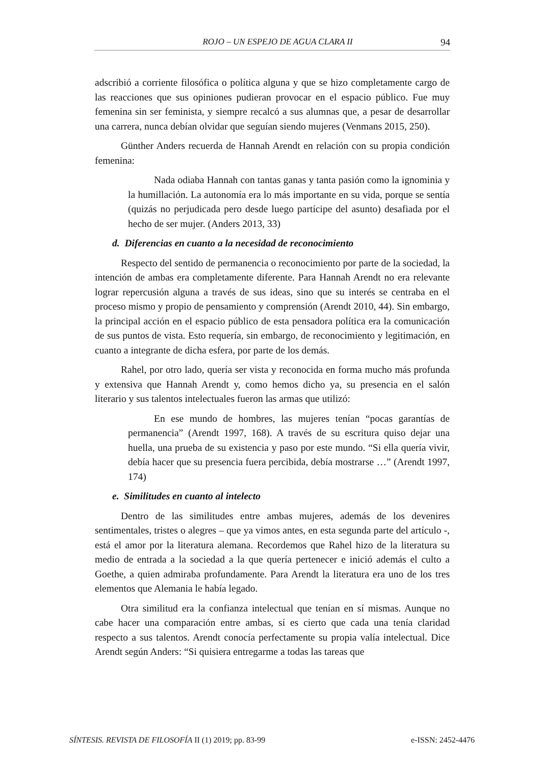ROJO – UN ESPEJO DE AGUA CLARA II 94
adscribió a corriente filosófica o política alguna y que se hizo completamente cargo de las reacciones que sus opiniones pudieran provocar en el espacio público. Fue muy femenina sin ser feminista, y siempre recalcó a sus alumnas que, a pesar de desarrollar una carrera, nunca debían olvidar que seguían siendo mujeres (Venmans 2015, 250).
Günther Anders recuerda de Hannah Arendt en relación con su propia condición femenina:
Nada odiaba Hannah con tantas ganas y tanta pasión como la ignominia y la humillación. La autonomía era lo más importante en su vida, porque se sentía (quizás no perjudicada pero desde luego partícipe del asunto) desafiada por el hecho de ser mujer. (Anders 2013, 33)
d. Diferencias en cuanto a la necesidad de reconocimiento
Respecto del sentido de permanencia o reconocimiento por parte de la sociedad, la intención de ambas era completamente diferente. Para Hannah Arendt no era relevante lograr repercusión alguna a través de sus ideas, sino que su interés se centraba en el proceso mismo y propio de pensamiento y comprensión (Arendt 2010, 44). Sin embargo, la principal acción en el espacio público de esta pensadora política era la comunicación de sus puntos de vista. Esto requería, sin embargo, de reconocimiento y legitimación, en cuanto a integrante de dicha esfera, por parte de los demás.
Rahel, por otro lado, quería ser vista y reconocida en forma mucho más profunda y extensiva que Hannah Arendt y, como hemos dicho ya, su presencia en el salón literario y sus talentos intelectuales fueron las armas que utilizó:
En ese mundo de hombres, las mujeres tenían “pocas garantías de permanencia” (Arendt 1997, 168). A través de su escritura quiso dejar una huella, una prueba de su existencia y paso por este mundo. “Si ella quería vivir, debía hacer que su presencia fuera percibida, debía mostrarse …” (Arendt 1997, 174)
e. Similitudes en cuanto al intelecto
Dentro de las similitudes entre ambas mujeres, además de los devenires sentimentales, tristes o alegres – que ya vimos antes, en esta segunda parte del artículo -, está el amor por la literatura alemana. Recordemos que Rahel hizo de la literatura su medio de entrada a la sociedad a la que quería pertenecer e inició además el culto a Goethe, a quien admiraba profundamente. Para Arendt la literatura era uno de los tres elementos que Alemania le había legado.
Otra similitud era la confianza intelectual que tenían en sí mismas. Aunque no cabe hacer una comparación entre ambas, sí es cierto que cada una tenía claridad respecto a sus talentos. Arendt conocía perfectamente su propia valía intelectual. Dice Arendt según Anders: “Si quisiera entregarme a todas las tareas que
SÍNTESIS. REVISTA DE FILOSOFÍA II (1) 2019; pp. 83-99 e-ISSN: 2452-4476